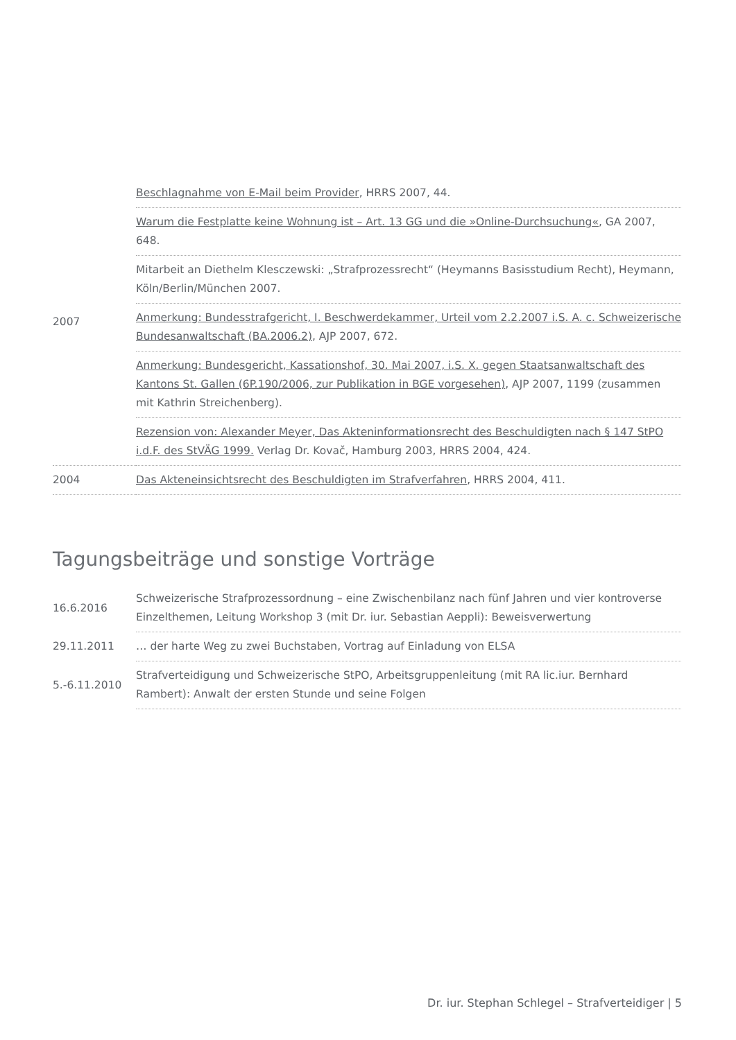| 2007 | Beschlagnahme von E-Mail beim Provider , HRRS 2007, 44. |
| | Warum die Festplatte keine Wohnung ist – Art. 13 GG und die »Online-Durchsuchung« , GA 2007, 648. |
| | Mitarbeit an Diethelm Klesczewski: „Strafprozessrecht“ (Heymanns Basisstudium Recht), Heymann, Köln/Berlin/München 2007. |
| | Anmerkung: Bundesstrafgericht, I. Beschwerdekammer, Urteil vom 2.2.2007 i.S. A. c. Schweizerische Bundesanwaltschaft (BA.2006.2) , AJP 2007, 672. |
| | Anmerkung: Bundesgericht, Kassationshof, 30. Mai 2007, i.S. X. gegen Staatsanwaltschaft des Kantons St. Gallen (6P.190/2006, zur Publikation in BGE vorgesehen) , AJP 2007, 1199 (zusammen mit Kathrin Streichenberg). |
| | Rezension von: Alexander Meyer, Das Akteninformationsrecht des Beschuldigten nach § 147 StPO i.d.F. des StVÄG 1999. Verlag Dr. Kovač, Hamburg 2003, HRRS 2004, 424. |
| 2004 | Das Akteneinsichtsrecht des Beschuldigten im Strafverfahren , HRRS 2004, 411. |
Tagungsbeiträge und sonstige Vorträge
| 16.6.2016 | Schweizerische Strafprozessordnung – eine Zwischenbilanz nach fünf Jahren und vier kontroverse Einzelthemen, Leitung Workshop 3 (mit Dr. iur. Sebastian Aeppli): Beweisverwertung |
| 29.11.2011 | … der harte Weg zu zwei Buchstaben, Vortrag auf Einladung von ELSA |
| 5.-6.11.2010 | Strafverteidigung und Schweizerische StPO, Arbeitsgruppenleitung (mit RA lic.iur. Bernhard Rambert): Anwalt der ersten Stunde und seine Folgen |
Dr. iur. Stephan Schlegel – Strafverteidiger | 5